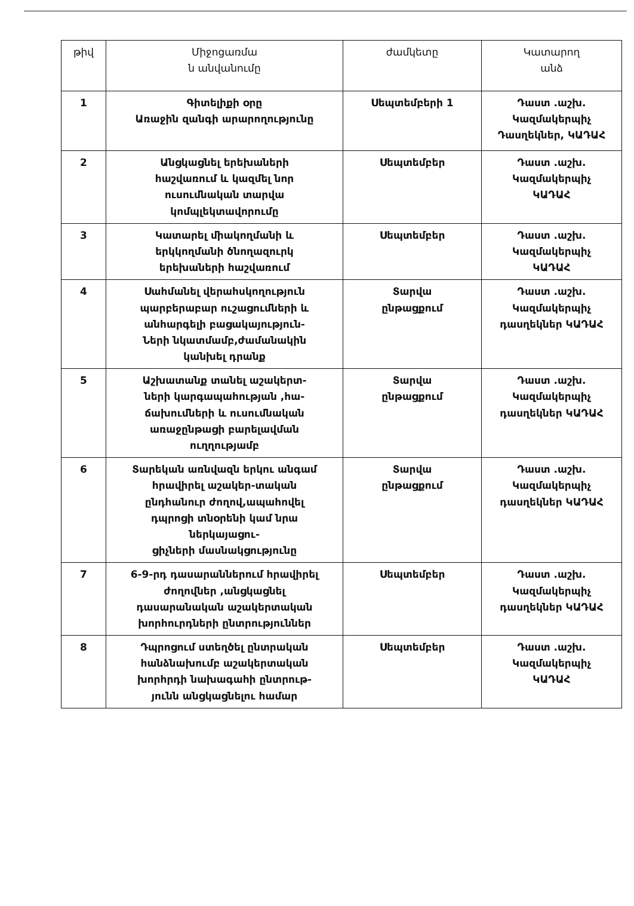| թիվ | Միջոցառմա ն անվանումը | ժամկետը | Կատարող անձ |
| --- | --- | --- | --- |
| 1 | Գիտելիքի օրը Առաջին զանգի արարողությունը | Սեպտեմբերի 1 | Դաստ .աշխ. Կազմակերպիչ Դասղեկներ, ԿԱԴԱՀ |
| 2 | Անցկացնել երեխաների հաշվառում և կազմել նոր ուսումնական տարվա կոմպլեկտավորումը | Սեպտեմբեր | Դաստ .աշխ. Կազմակերպիչ ԿԱԴԱՀ |
| 3 | Կատարել միակողմանի և երկկողմանի ծնողազուրկ երեխաների հաշվառում | Սեպտեմբեր | Դաստ .աշխ. Կազմակերպիչ ԿԱԴԱՀ |
| 4 | Սահմանել վերահսկողություն պարբերաբար ուշացումների և անհարգելի բացակայություն- Ների նկատմամբ,ժամանակին կանխել դրանք | Տարվա ընթացքում | Դաստ .աշխ. Կազմակերպիչ դասղեկներ ԿԱԴԱՀ |
| 5 | Աշխատանք տանել աշակերտ- ների կարգապահության ,հա- ճախումների և ուսումնական առաջընթացի բարելավման ուղղությամբ | Տարվա ընթացքում | Դաստ .աշխ. Կազմակերպիչ դասղեկներ ԿԱԴԱՀ |
| 6 | Տարեկան առնվազն երկու անգամ հրավիրել աշակեր-տական ընդհանուր ժողով,ապահովել դպրոցի տնօրենի կամ նրա ներկայացու- ցիչների մասնակցությունը | Տարվա ընթացքում | Դաստ .աշխ. Կազմակերպիչ դասղեկներ ԿԱԴԱՀ |
| 7 | 6-9-րդ դասարաններում հրավիրել ժողովներ ,անցկացնել դասարանական աշակերտական խորհուրդների ընտրություններ | Սեպտեմբեր | Դաստ .աշխ. Կազմակերպիչ դասղեկներ ԿԱԴԱՀ |
| 8 | Դպրոցում ստեղծել ընտրական հանձնախումբ աշակերտական խորհրդի նախագահի ընտրութ- յունն անցկացնելու համար | Սեպտեմբեր | Դաստ .աշխ. Կազմակերպիչ ԿԱԴԱՀ |